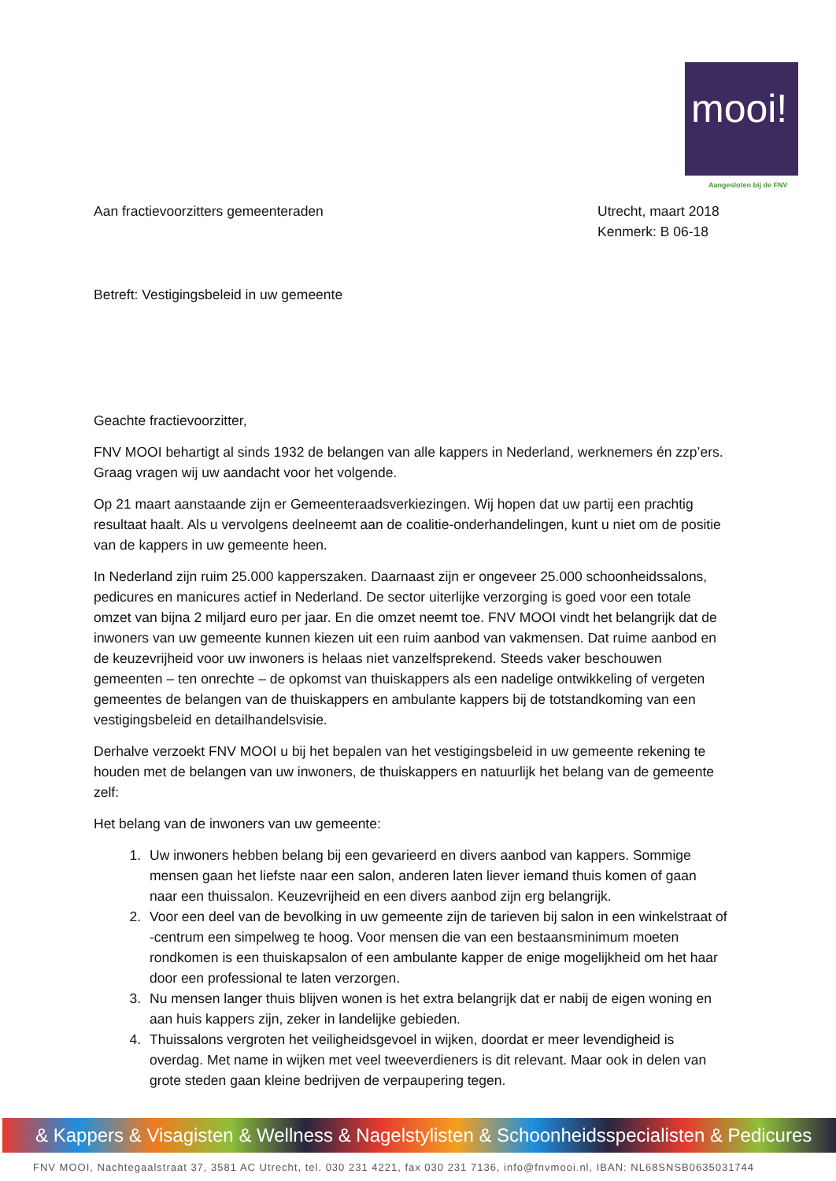mooi!
Aangesloten bij de FNV
Aan fractievoorzitters gemeenteraden
Utrecht, maart 2018
Kenmerk: B 06-18
Betreft: Vestigingsbeleid in uw gemeente
Geachte fractievoorzitter,
FNV MOOI behartigt al sinds 1932 de belangen van alle kappers in Nederland, werknemers én zzp’ers. Graag vragen wij uw aandacht voor het volgende.
Op 21 maart aanstaande zijn er Gemeenteraadsverkiezingen. Wij hopen dat uw partij een prachtig resultaat haalt. Als u vervolgens deelneemt aan de coalitie-onderhandelingen, kunt u niet om de positie van de kappers in uw gemeente heen.
In Nederland zijn ruim 25.000 kapperszaken. Daarnaast zijn er ongeveer 25.000 schoonheidssalons, pedicures en manicures actief in Nederland. De sector uiterlijke verzorging is goed voor een totale omzet van bijna 2 miljard euro per jaar. En die omzet neemt toe. FNV MOOI vindt het belangrijk dat de inwoners van uw gemeente kunnen kiezen uit een ruim aanbod van vakmensen. Dat ruime aanbod en de keuzevrijheid voor uw inwoners is helaas niet vanzelfsprekend. Steeds vaker beschouwen gemeenten – ten onrechte – de opkomst van thuiskappers als een nadelige ontwikkeling of vergeten gemeentes de belangen van de thuiskappers en ambulante kappers bij de totstandkoming van een vestigingsbeleid en detailhandelsvisie.
Derhalve verzoekt FNV MOOI u bij het bepalen van het vestigingsbeleid in uw gemeente rekening te houden met de belangen van uw inwoners, de thuiskappers en natuurlijk het belang van de gemeente zelf:
Het belang van de inwoners van uw gemeente:
1. Uw inwoners hebben belang bij een gevarieerd en divers aanbod van kappers. Sommige mensen gaan het liefste naar een salon, anderen laten liever iemand thuis komen of gaan naar een thuissalon. Keuzevrijheid en een divers aanbod zijn erg belangrijk.
2. Voor een deel van de bevolking in uw gemeente zijn de tarieven bij salon in een winkelstraat of -centrum een simpelweg te hoog. Voor mensen die van een bestaansminimum moeten rondkomen is een thuiskapsalon of een ambulante kapper de enige mogelijkheid om het haar door een professional te laten verzorgen.
3. Nu mensen langer thuis blijven wonen is het extra belangrijk dat er nabij de eigen woning en aan huis kappers zijn, zeker in landelijke gebieden.
4. Thuissalons vergroten het veiligheidsgevoel in wijken, doordat er meer levendigheid is overdag. Met name in wijken met veel tweeverdieners is dit relevant. Maar ook in delen van grote steden gaan kleine bedrijven de verpaupering tegen.
& Kappers & Visagisten & Wellness & Nagelstylisten & Schoonheidsspecialisten & Pedicures
FNV MOOI, Nachtegaalstraat 37, 3581 AC Utrecht, tel. 030 231 4221, fax 030 231 7136, info@fnvmooi.nl, IBAN: NL68SNSB0635031744